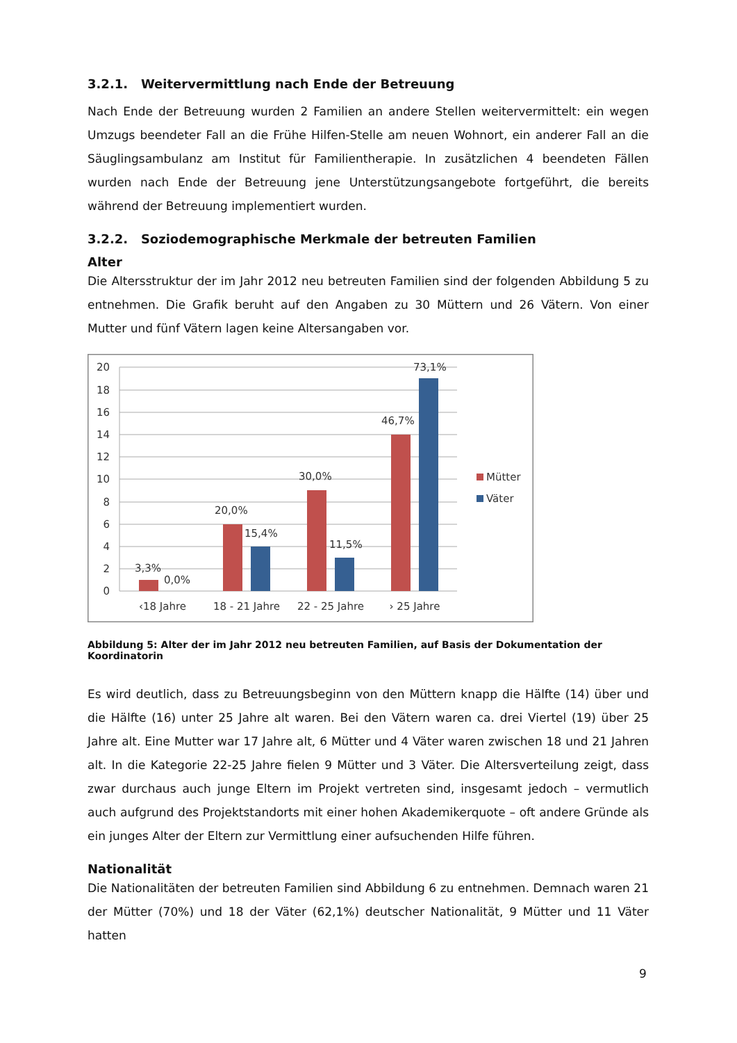3.2.1. Weitervermittlung nach Ende der Betreuung
Nach Ende der Betreuung wurden 2 Familien an andere Stellen weitervermittelt: ein wegen Umzugs beendeter Fall an die Frühe Hilfen-Stelle am neuen Wohnort, ein anderer Fall an die Säuglingsambulanz am Institut für Familientherapie. In zusätzlichen 4 beendeten Fällen wurden nach Ende der Betreuung jene Unterstützungsangebote fortgeführt, die bereits während der Betreuung implementiert wurden.
3.2.2. Soziodemographische Merkmale der betreuten Familien
Alter
Die Altersstruktur der im Jahr 2012 neu betreuten Familien sind der folgenden Abbildung 5 zu entnehmen. Die Grafik beruht auf den Angaben zu 30 Müttern und 26 Vätern. Von einer Mutter und fünf Vätern lagen keine Altersangaben vor.
20
18
16
14
12
10
8
6
4
2
0
3,3%
0,0%
20,0%
15,4%
30,0%
11,5%
46,7%
73,1%
Mütter
Väter
‹18 Jahre
18 - 21 Jahre
22 - 25 Jahre
› 25 Jahre
Abbildung 5: Alter der im Jahr 2012 neu betreuten Familien, auf Basis der Dokumentation der Koordinatorin
Es wird deutlich, dass zu Betreuungsbeginn von den Müttern knapp die Hälfte (14) über und die Hälfte (16) unter 25 Jahre alt waren. Bei den Vätern waren ca. drei Viertel (19) über 25 Jahre alt. Eine Mutter war 17 Jahre alt, 6 Mütter und 4 Väter waren zwischen 18 und 21 Jahren alt. In die Kategorie 22-25 Jahre fielen 9 Mütter und 3 Väter. Die Altersverteilung zeigt, dass zwar durchaus auch junge Eltern im Projekt vertreten sind, insgesamt jedoch – vermutlich auch aufgrund des Projektstandorts mit einer hohen Akademikerquote – oft andere Gründe als ein junges Alter der Eltern zur Vermittlung einer aufsuchenden Hilfe führen.
Nationalität
Die Nationalitäten der betreuten Familien sind Abbildung 6 zu entnehmen. Demnach waren 21 der Mütter (70%) und 18 der Väter (62,1%) deutscher Nationalität, 9 Mütter und 11 Väter hatten
9